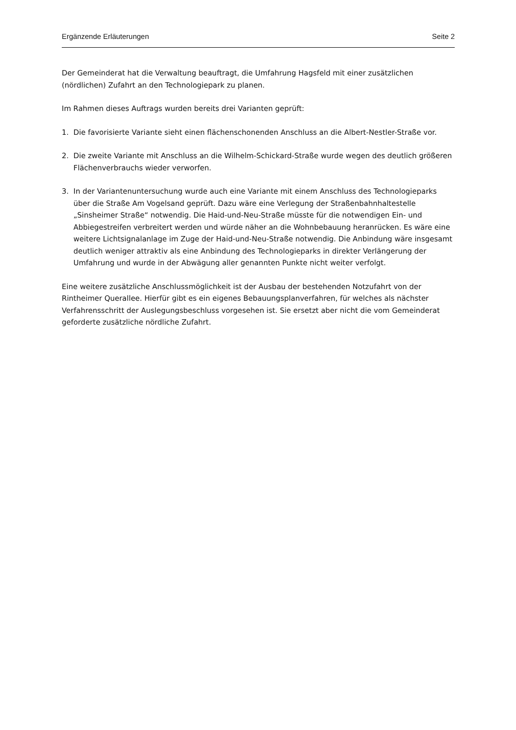Ergänzende Erläuterungen Seite 2
Der Gemeinderat hat die Verwaltung beauftragt, die Umfahrung Hagsfeld mit einer zusätzlichen (nördlichen) Zufahrt an den Technologiepark zu planen.
Im Rahmen dieses Auftrags wurden bereits drei Varianten geprüft:
1. Die favorisierte Variante sieht einen flächenschonenden Anschluss an die Albert-Nestler-Straße vor.
2. Die zweite Variante mit Anschluss an die Wilhelm-Schickard-Straße wurde wegen des deutlich größeren Flächenverbrauchs wieder verworfen.
3. In der Variantenuntersuchung wurde auch eine Variante mit einem Anschluss des Technologieparks über die Straße Am Vogelsand geprüft. Dazu wäre eine Verlegung der Straßenbahnhaltestelle „Sinsheimer Straße“ notwendig. Die Haid-und-Neu-Straße müsste für die notwendigen Ein- und Abbiegestreifen verbreitert werden und würde näher an die Wohnbebauung heranrücken. Es wäre eine weitere Lichtsignalanlage im Zuge der Haid-und-Neu-Straße notwendig. Die Anbindung wäre insgesamt deutlich weniger attraktiv als eine Anbindung des Technologieparks in direkter Verlängerung der Umfahrung und wurde in der Abwägung aller genannten Punkte nicht weiter verfolgt.
Eine weitere zusätzliche Anschlussmöglichkeit ist der Ausbau der bestehenden Notzufahrt von der Rintheimer Querallee. Hierfür gibt es ein eigenes Bebauungsplanverfahren, für welches als nächster Verfahrensschritt der Auslegungsbeschluss vorgesehen ist. Sie ersetzt aber nicht die vom Gemeinderat geforderte zusätzliche nördliche Zufahrt.